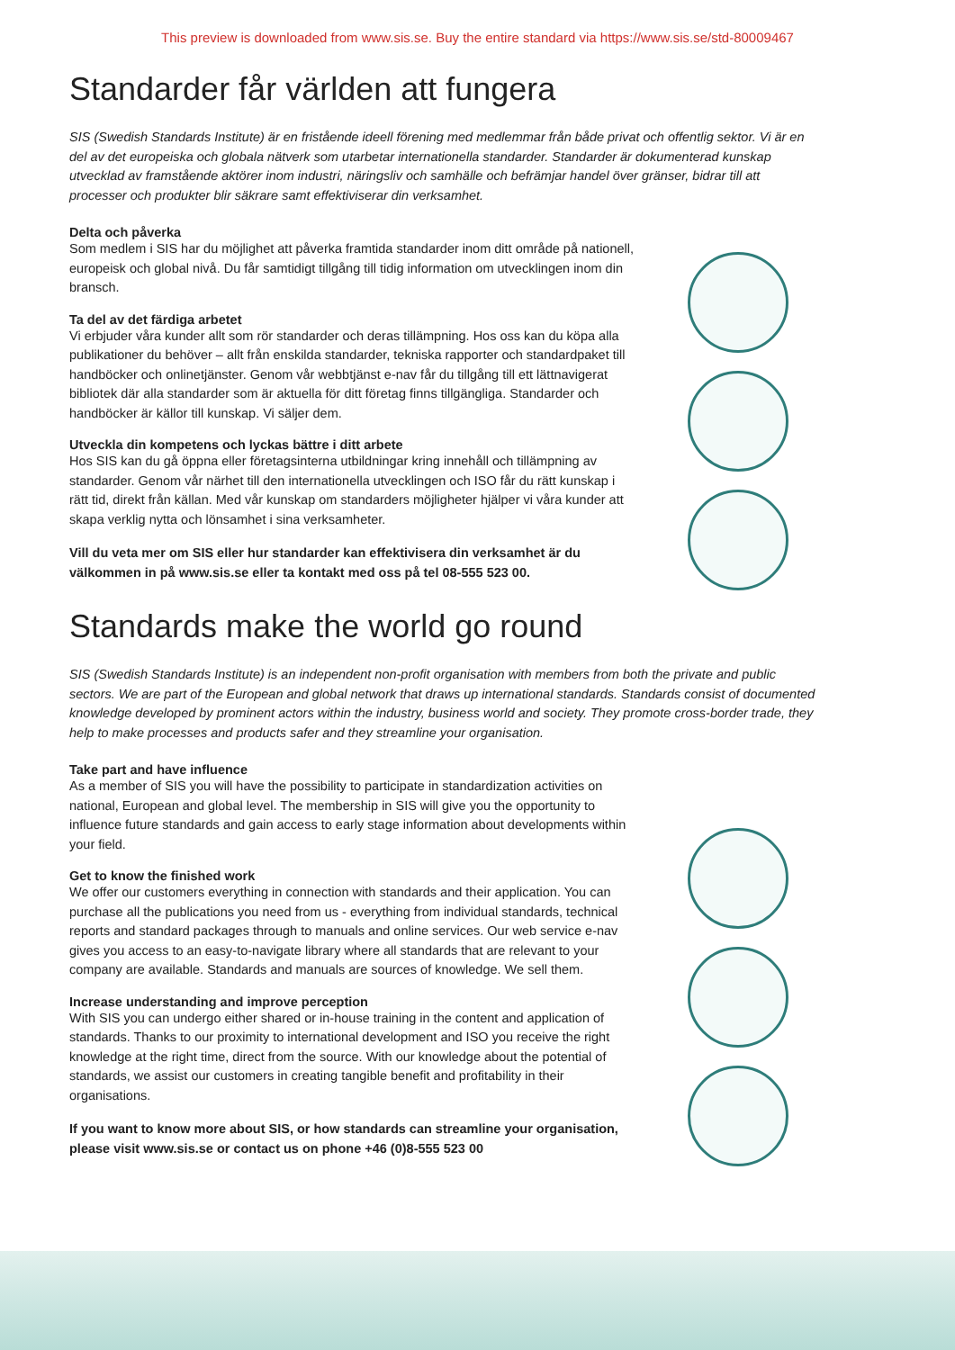This preview is downloaded from www.sis.se. Buy the entire standard via https://www.sis.se/std-80009467
Standarder får världen att fungera
SIS (Swedish Standards Institute) är en fristående ideell förening med medlemmar från både privat och offentlig sektor. Vi är en del av det europeiska och globala nätverk som utarbetar internationella standarder. Standarder är dokumenterad kunskap utvecklad av framstående aktörer inom industri, näringsliv och samhälle och befrämjar handel över gränser, bidrar till att processer och produkter blir säkrare samt effektiviserar din verksamhet.
Delta och påverka
Som medlem i SIS har du möjlighet att påverka framtida standarder inom ditt område på nationell, europeisk och global nivå. Du får samtidigt tillgång till tidig information om utvecklingen inom din bransch.
Ta del av det färdiga arbetet
Vi erbjuder våra kunder allt som rör standarder och deras tillämpning. Hos oss kan du köpa alla publikationer du behöver – allt från enskilda standarder, tekniska rapporter och standardpaket till handböcker och onlinetjänster. Genom vår webbtjänst e-nav får du tillgång till ett lättnavigerat bibliotek där alla standarder som är aktuella för ditt företag finns tillgängliga. Standarder och handböcker är källor till kunskap. Vi säljer dem.
Utveckla din kompetens och lyckas bättre i ditt arbete
Hos SIS kan du gå öppna eller företagsinterna utbildningar kring innehåll och tillämpning av standarder. Genom vår närhet till den internationella utvecklingen och ISO får du rätt kunskap i rätt tid, direkt från källan. Med vår kunskap om standarders möjligheter hjälper vi våra kunder att skapa verklig nytta och lönsamhet i sina verksamheter.
Vill du veta mer om SIS eller hur standarder kan effektivisera din verksamhet är du välkommen in på www.sis.se eller ta kontakt med oss på tel 08-555 523 00.
Standards make the world go round
SIS (Swedish Standards Institute) is an independent non-profit organisation with members from both the private and public sectors. We are part of the European and global network that draws up international standards. Standards consist of documented knowledge developed by prominent actors within the industry, business world and society. They promote cross-border trade, they help to make processes and products safer and they streamline your organisation.
Take part and have influence
As a member of SIS you will have the possibility to participate in standardization activities on national, European and global level. The membership in SIS will give you the opportunity to influence future standards and gain access to early stage information about developments within your field.
Get to know the finished work
We offer our customers everything in connection with standards and their application. You can purchase all the publications you need from us - everything from individual standards, technical reports and standard packages through to manuals and online services. Our web service e-nav gives you access to an easy-to-navigate library where all standards that are relevant to your company are available. Standards and manuals are sources of knowledge. We sell them.
Increase understanding and improve perception
With SIS you can undergo either shared or in-house training in the content and application of standards. Thanks to our proximity to international development and ISO you receive the right knowledge at the right time, direct from the source. With our knowledge about the potential of standards, we assist our customers in creating tangible benefit and profitability in their organisations.
If you want to know more about SIS, or how standards can streamline your organisation, please visit www.sis.se or contact us on phone +46 (0)8-555 523 00